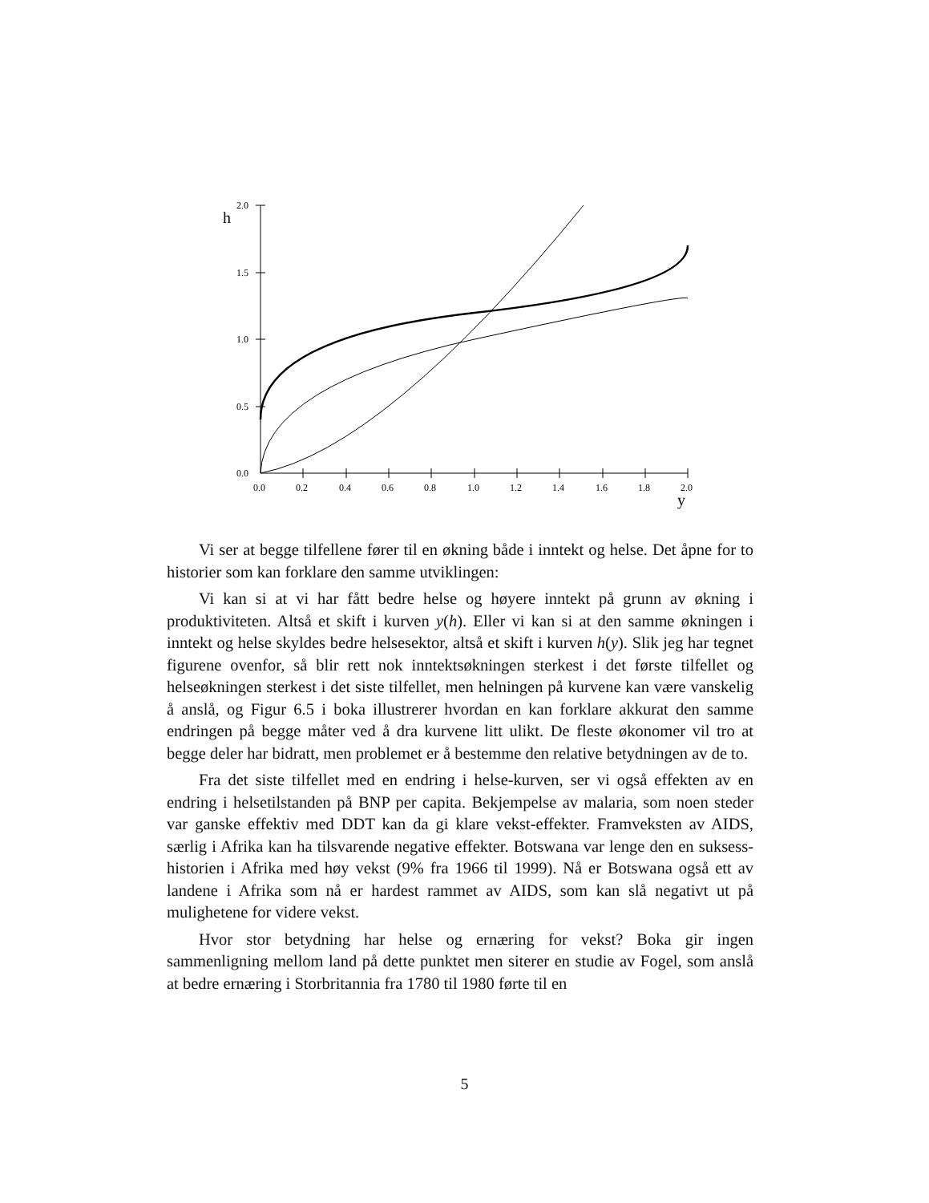2.0
1.5
1.0
0.5
0.0
0.0
0.2
0.4
0.6
0.8
1.0
1.2
1.4
1.6
1.8
2.0
h
y
Vi ser at begge tilfellene fører til en økning både i inntekt og helse. Det åpne for to historier som kan forklare den samme utviklingen:
Vi kan si at vi har fått bedre helse og høyere inntekt på grunn av økning i produktiviteten. Altså et skift i kurven y(h). Eller vi kan si at den samme økningen i inntekt og helse skyldes bedre helsesektor, altså et skift i kurven h(y). Slik jeg har tegnet figurene ovenfor, så blir rett nok inntektsøkningen sterkest i det første tilfellet og helseøkningen sterkest i det siste tilfellet, men helningen på kurvene kan være vanskelig å anslå, og Figur 6.5 i boka illustrerer hvordan en kan forklare akkurat den samme endringen på begge måter ved å dra kurvene litt ulikt. De fleste økonomer vil tro at begge deler har bidratt, men problemet er å bestemme den relative betydningen av de to.
Fra det siste tilfellet med en endring i helse-kurven, ser vi også effekten av en endring i helsetilstanden på BNP per capita. Bekjempelse av malaria, som noen steder var ganske effektiv med DDT kan da gi klare vekst-effekter. Framveksten av AIDS, særlig i Afrika kan ha tilsvarende negative effekter. Botswana var lenge den en suksess-historien i Afrika med høy vekst (9% fra 1966 til 1999). Nå er Botswana også ett av landene i Afrika som nå er hardest rammet av AIDS, som kan slå negativt ut på mulighetene for videre vekst.
Hvor stor betydning har helse og ernæring for vekst? Boka gir ingen sammenligning mellom land på dette punktet men siterer en studie av Fogel, som anslå at bedre ernæring i Storbritannia fra 1780 til 1980 førte til en
5